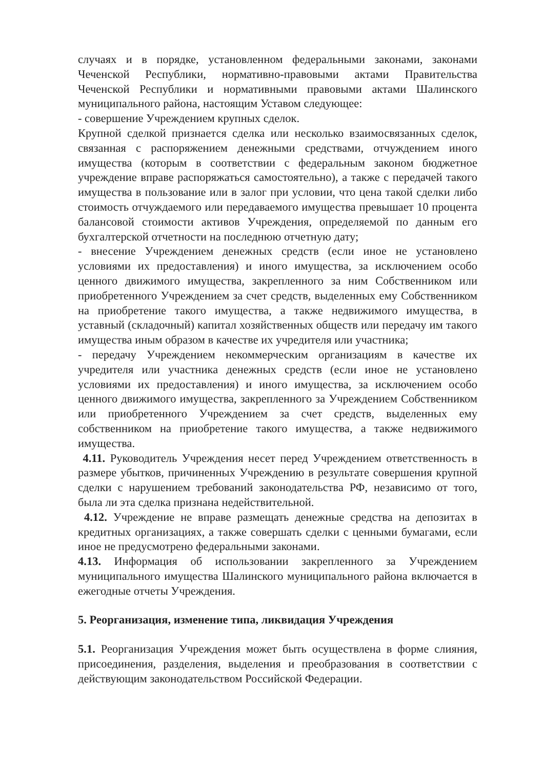случаях и в порядке, установленном федеральными законами, законами Чеченской Республики, нормативно-правовыми актами Правительства Чеченской Республики и нормативными правовыми актами Шалинского муниципального района, настоящим Уставом следующее:
- совершение Учреждением крупных сделок.
Крупной сделкой признается сделка или несколько взаимосвязанных сделок, связанная с распоряжением денежными средствами, отчуждением иного имущества (которым в соответствии с федеральным законом бюджетное учреждение вправе распоряжаться самостоятельно), а также с передачей такого имущества в пользование или в залог при условии, что цена такой сделки либо стоимость отчуждаемого или передаваемого имущества превышает 10 процента балансовой стоимости активов Учреждения, определяемой по данным его бухгалтерской отчетности на последнюю отчетную дату;
- внесение Учреждением денежных средств (если иное не установлено условиями их предоставления) и иного имущества, за исключением особо ценного движимого имущества, закрепленного за ним Собственником или приобретенного Учреждением за счет средств, выделенных ему Собственником на приобретение такого имущества, а также недвижимого имущества, в уставный (складочный) капитал хозяйственных обществ или передачу им такого имущества иным образом в качестве их учредителя или участника;
- передачу Учреждением некоммерческим организациям в качестве их учредителя или участника денежных средств (если иное не установлено условиями их предоставления) и иного имущества, за исключением особо ценного движимого имущества, закрепленного за Учреждением Собственником или приобретенного Учреждением за счет средств, выделенных ему собственником на приобретение такого имущества, а также недвижимого имущества.
4.11. Руководитель Учреждения несет перед Учреждением ответственность в размере убытков, причиненных Учреждению в результате совершения крупной сделки с нарушением требований законодательства РФ, независимо от того, была ли эта сделка признана недействительной.
4.12. Учреждение не вправе размещать денежные средства на депозитах в кредитных организациях, а также совершать сделки с ценными бумагами, если иное не предусмотрено федеральными законами.
4.13. Информация об использовании закрепленного за Учреждением муниципального имущества Шалинского муниципального района включается в ежегодные отчеты Учреждения.
5. Реорганизация, изменение типа, ликвидация Учреждения
5.1. Реорганизация Учреждения может быть осуществлена в форме слияния, присоединения, разделения, выделения и преобразования в соответствии с действующим законодательством Российской Федерации.